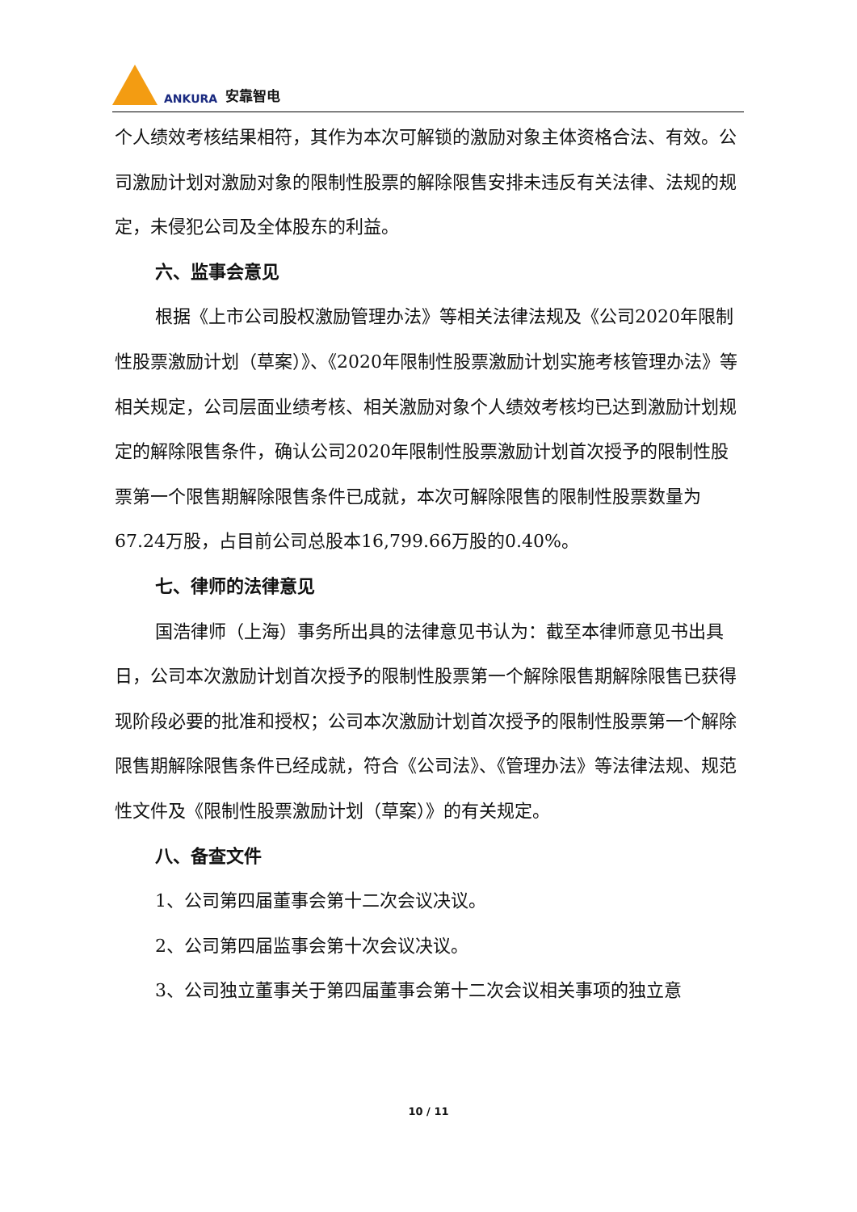ANKURA 安靠智电
个人绩效考核结果相符，其作为本次可解锁的激励对象主体资格合法、有效。公司激励计划对激励对象的限制性股票的解除限售安排未违反有关法律、法规的规定，未侵犯公司及全体股东的利益。
六、监事会意见
根据《上市公司股权激励管理办法》等相关法律法规及《公司2020年限制性股票激励计划（草案）》、《2020年限制性股票激励计划实施考核管理办法》等相关规定，公司层面业绩考核、相关激励对象个人绩效考核均已达到激励计划规定的解除限售条件，确认公司2020年限制性股票激励计划首次授予的限制性股票第一个限售期解除限售条件已成就，本次可解除限售的限制性股票数量为67.24万股，占目前公司总股本16,799.66万股的0.40%。
七、律师的法律意见
国浩律师（上海）事务所出具的法律意见书认为：截至本律师意见书出具日，公司本次激励计划首次授予的限制性股票第一个解除限售期解除限售已获得现阶段必要的批准和授权；公司本次激励计划首次授予的限制性股票第一个解除限售期解除限售条件已经成就，符合《公司法》、《管理办法》等法律法规、规范性文件及《限制性股票激励计划（草案）》的有关规定。
八、备查文件
1、公司第四届董事会第十二次会议决议。
2、公司第四届监事会第十次会议决议。
3、公司独立董事关于第四届董事会第十二次会议相关事项的独立意
10 / 11